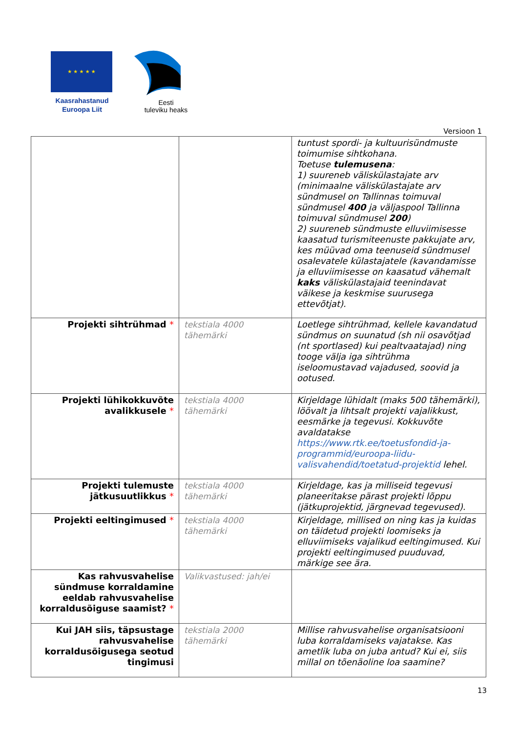★ ★ ★ ★ ★
Kaasrahastanud
Euroopa Liit
Eesti
tuleviku heaks
Versioon 1
| | | tuntust spordi- ja kultuurisündmuste toimumise sihtkohana. Toetuse tulemusena : 1) suureneb väliskülastajate arv (minimaalne väliskülastajate arv sündmusel on Tallinnas toimuval sündmusel 400 ja väljaspool Tallinna toimuval sündmusel 200 ) 2) suureneb sündmuste elluviimisesse kaasatud turismiteenuste pakkujate arv, kes müüvad oma teenuseid sündmusel osalevatele külastajatele (kavandamisse ja elluviimisesse on kaasatud vähemalt kaks väliskülastajaid teenindavat väikese ja keskmise suurusega ettevõtjat). |
| Projekti sihtrühmad * | tekstiala 4000 tähemärki | Loetlege sihtrühmad, kellele kavandatud sündmus on suunatud (sh nii osavõtjad (nt sportlased) kui pealtvaatajad) ning tooge välja iga sihtrühma iseloomustavad vajadused, soovid ja ootused. |
| Projekti lühikokkuvõte avalikkusele * | tekstiala 4000 tähemärki | Kirjeldage lühidalt (maks 500 tähemärki), löövalt ja lihtsalt projekti vajalikkust, eesmärke ja tegevusi. Kokkuvõte avaldatakse https://www.rtk.ee/toetusfondid-ja-programmid/euroopa-liidu-valisvahendid/toetatud-projektid lehel. |
| Projekti tulemuste jätkusuutlikkus * | tekstiala 4000 tähemärki | Kirjeldage, kas ja milliseid tegevusi planeeritakse pärast projekti lõppu (jätkuprojektid, järgnevad tegevused). |
| Projekti eeltingimused * | tekstiala 4000 tähemärki | Kirjeldage, millised on ning kas ja kuidas on täidetud projekti loomiseks ja elluviimiseks vajalikud eeltingimused. Kui projekti eeltingimused puuduvad, märkige see ära. |
| Kas rahvusvahelise sündmuse korraldamine eeldab rahvusvahelise korraldusõiguse saamist? * | Valikvastused: jah/ei | |
| Kui JAH siis, täpsustage rahvusvahelise korraldusõigusega seotud tingimusi | tekstiala 2000 tähemärki | Millise rahvusvahelise organisatsiooni luba korraldamiseks vajatakse. Kas ametlik luba on juba antud? Kui ei, siis millal on tõenäoline loa saamine? |
13